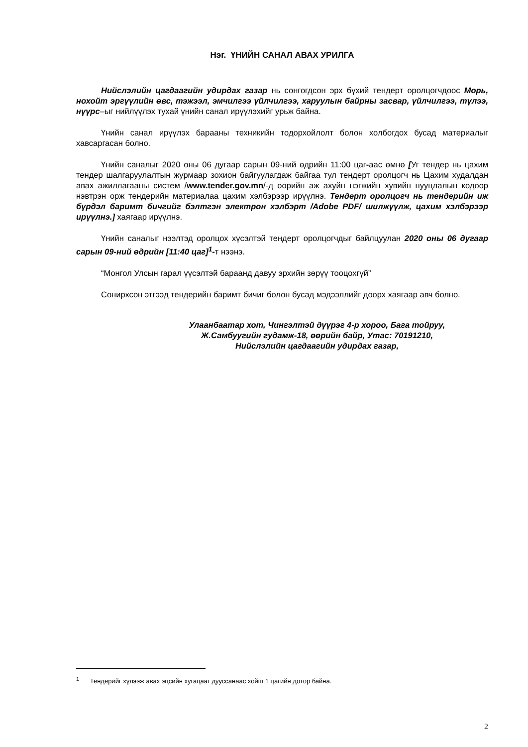Нэг. ҮНИЙН САНАЛ АВАХ УРИЛГА
Нийслэлийн цагдаагийн удирдах газар нь сонгогдсон эрх бүхий тендерт оролцогчдоос Морь, нохойт эргүүлийн өвс, тэжээл, эмчилгээ үйлчилгээ, харуулын байрны засвар, үйлчилгээ, түлээ, нүүрс–ыг нийлүүлэх тухай үнийн санал ирүүлэхийг урьж байна.
Үнийн санал ирүүлэх барааны техникийн тодорхойлолт болон холбогдох бусад материалыг хавсаргасан болно.
Үнийн саналыг 2020 оны 06 дугаар сарын 09-ний өдрийн 11:00 цаг-аас өмнө [Уг тендер нь цахим тендер шалгаруулалтын журмаар зохион байгуулагдаж байгаа тул тендерт оролцогч нь Цахим худалдан авах ажиллагааны систем /www.tender.gov.mn/-д өөрийн аж ахуйн нэгжийн хувийн нууцлалын кодоор нэвтрэн орж тендерийн материалаа цахим хэлбэрээр ирүүлнэ. Тендерт оролцогч нь тендерийн иж бүрдэл баримт бичгийг бэлтгэн электрон хэлбэрт /Adobe PDF/ шилжүүлж, цахим хэлбэрээр ирүүлнэ.] хаягаар ирүүлнэ.
Үнийн саналыг нээлтэд оролцох хүсэлтэй тендерт оролцогчдыг байлцуулан 2020 оны 06 дугаар сарын 09-ний өдрийн [11:40 цаг]<sup>1</sup>-т нээнэ.
“Монгол Улсын гарал үүсэлтэй бараанд давуу эрхийн зөрүү тооцохгүй”
Сонирхсон этгээд тендерийн баримт бичиг болон бусад мэдээллийг доорх хаягаар авч болно.
Улаанбаатар хот, Чингэлтэй дүүрэг 4-р хороо, Бага тойруу,
Ж.Самбуугийн гудамж-18, өөрийн байр, Утас: 70191210,
Нийслэлийн цагдаагийн удирдах газар,
<sup>1</sup> Тендерийг хүлээж авах эцсийн хугацааг дууссанаас хойш 1 цагийн дотор байна.
2